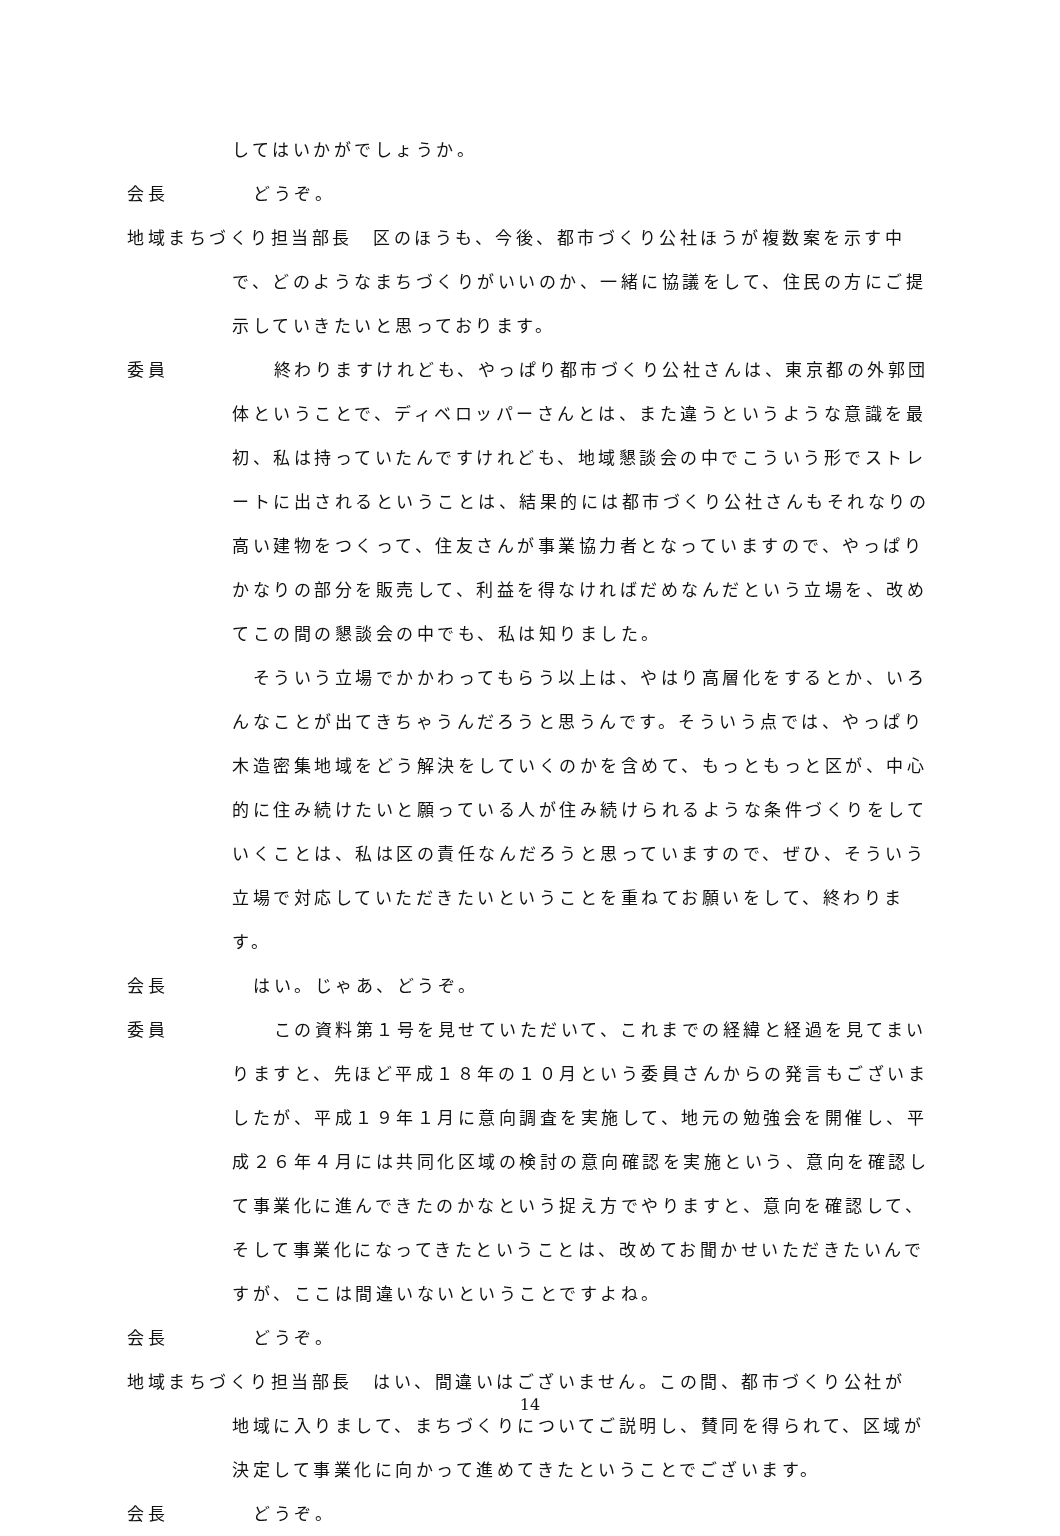してはいかがでしょうか。
会長 どうぞ。
地域まちづくり担当部長　区のほうも、今後、都市づくり公社ほうが複数案を示す中
で、どのようなまちづくりがいいのか、一緒に協議をして、住民の方にご提示していきたいと思っております。
委員　終わりますけれども、やっぱり都市づくり公社さんは、東京都の外郭団
体ということで、ディベロッパーさんとは、また違うというような意識を最初、私は持っていたんですけれども、地域懇談会の中でこういう形でストレートに出されるということは、結果的には都市づくり公社さんもそれなりの高い建物をつくって、住友さんが事業協力者となっていますので、やっぱりかなりの部分を販売して、利益を得なければだめなんだという立場を、改めてこの間の懇談会の中でも、私は知りました。
　そういう立場でかかわってもらう以上は、やはり高層化をするとか、いろんなことが出てきちゃうんだろうと思うんです。そういう点では、やっぱり木造密集地域をどう解決をしていくのかを含めて、もっともっと区が、中心的に住み続けたいと願っている人が住み続けられるような条件づくりをしていくことは、私は区の責任なんだろうと思っていますので、ぜひ、そういう立場で対応していただきたいということを重ねてお願いをして、終わります。
会長 はい。じゃあ、どうぞ。
委員　この資料第１号を見せていただいて、これまでの経緯と経過を見てまい
りますと、先ほど平成１８年の１０月という委員さんからの発言もございましたが、平成１９年１月に意向調査を実施して、地元の勉強会を開催し、平成２６年４月には共同化区域の検討の意向確認を実施という、意向を確認して事業化に進んできたのかなという捉え方でやりますと、意向を確認して、そして事業化になってきたということは、改めてお聞かせいただきたいんですが、ここは間違いないということですよね。
会長 どうぞ。
地域まちづくり担当部長　はい、間違いはございません。この間、都市づくり公社が
地域に入りまして、まちづくりについてご説明し、賛同を得られて、区域が決定して事業化に向かって進めてきたということでございます。
会長 どうぞ。
14